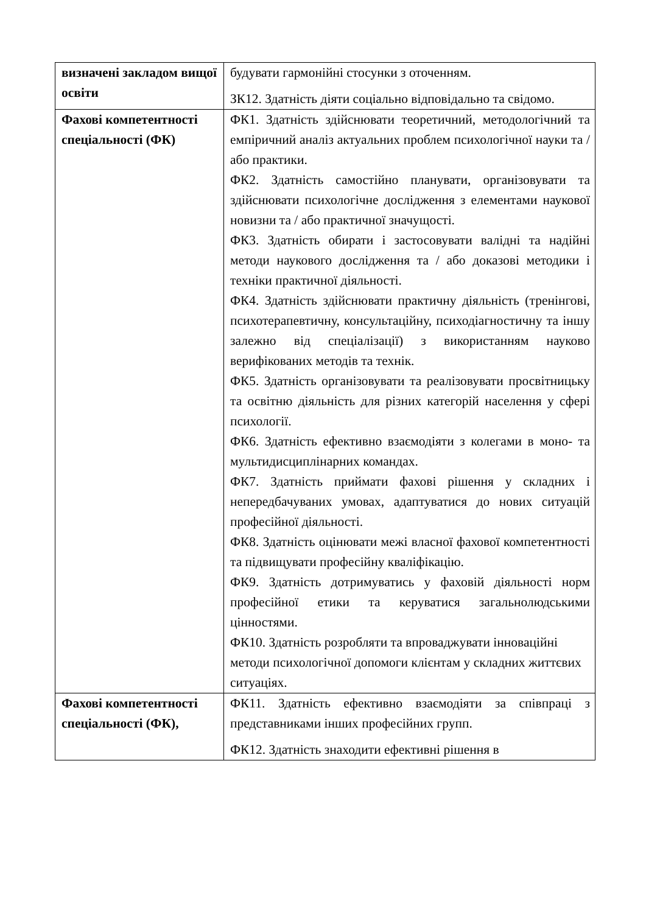| визначені закладом вищої освіти | будувати гармонійні стосунки з оточенням. ЗК12. Здатність діяти соціально відповідально та свідомо. |
| Фахові компетентності спеціальності (ФК) | ФК1. Здатність здійснювати теоретичний, методологічний та емпіричний аналіз актуальних проблем психологічної науки та / або практики. ФК2. Здатність самостійно планувати, організовувати та здійснювати психологічне дослідження з елементами наукової новизни та / або практичної значущості. ФК3. Здатність обирати і застосовувати валідні та надійні методи наукового дослідження та / або доказові методики і техніки практичної діяльності. ФК4. Здатність здійснювати практичну діяльність (тренінгові, психотерапевтичну, консультаційну, психодіагностичну та іншу залежно від спеціалізації) з використанням науково верифікованих методів та технік. ФК5. Здатність організовувати та реалізовувати просвітницьку та освітню діяльність для різних категорій населення у сфері психології. ФК6. Здатність ефективно взаємодіяти з колегами в моно- та мультидисциплінарних командах. ФК7. Здатність приймати фахові рішення у складних і непередбачуваних умовах, адаптуватися до нових ситуацій професійної діяльності. ФК8. Здатність оцінювати межі власної фахової компетентності та підвищувати професійну кваліфікацію. ФК9. Здатність дотримуватись у фаховій діяльності норм професійної етики та керуватися загальнолюдськими цінностями. ФК10. Здатність розробляти та впроваджувати інноваційні методи психологічної допомоги клієнтам у складних життєвих ситуаціях. |
| Фахові компетентності спеціальності (ФК), | ФК11. Здатність ефективно взаємодіяти за співпраці з представниками інших професійних групп. ФК12. Здатність знаходити ефективні рішення в |